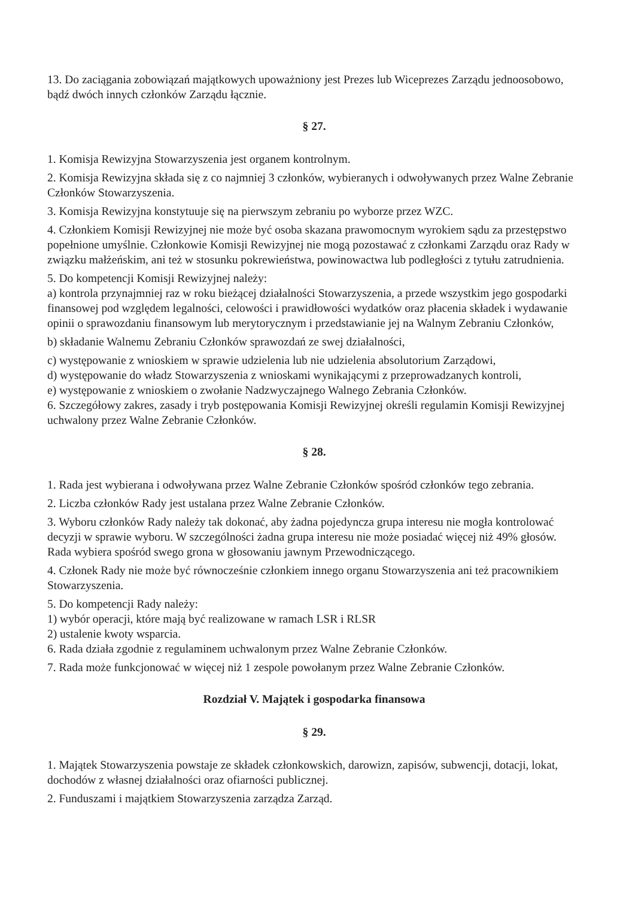13. Do zaciągania zobowiązań majątkowych upoważniony jest Prezes lub Wiceprezes Zarządu jednoosobowo, bądź dwóch innych członków Zarządu łącznie.
§ 27.
1. Komisja Rewizyjna Stowarzyszenia jest organem kontrolnym.
2. Komisja Rewizyjna składa się z co najmniej 3 członków, wybieranych i odwoływanych przez Walne Zebranie Członków Stowarzyszenia.
3. Komisja Rewizyjna konstytuuje się na pierwszym zebraniu po wyborze przez WZC.
4. Członkiem Komisji Rewizyjnej nie może być osoba skazana prawomocnym wyrokiem sądu za przestępstwo popełnione umyślnie. Członkowie Komisji Rewizyjnej nie mogą pozostawać z członkami Zarządu oraz Rady w związku małżeńskim, ani też w stosunku pokrewieństwa, powinowactwa lub podległości z tytułu zatrudnienia.
5. Do kompetencji Komisji Rewizyjnej należy:
a) kontrola przynajmniej raz w roku bieżącej działalności Stowarzyszenia, a przede wszystkim jego gospodarki finansowej pod względem legalności, celowości i prawidłowości wydatków oraz płacenia składek i wydawanie opinii o sprawozdaniu finansowym lub merytorycznym i przedstawianie jej na Walnym Zebraniu Członków,
b) składanie Walnemu Zebraniu Członków sprawozdań ze swej działalności,
c) występowanie z wnioskiem w sprawie udzielenia lub nie udzielenia absolutorium Zarządowi,
d) występowanie do władz Stowarzyszenia z wnioskami wynikającymi z przeprowadzanych kontroli,
e) występowanie z wnioskiem o zwołanie Nadzwyczajnego Walnego Zebrania Członków.
6. Szczegółowy zakres, zasady i tryb postępowania Komisji Rewizyjnej określi regulamin Komisji Rewizyjnej uchwalony przez Walne Zebranie Członków.
§ 28.
1. Rada jest wybierana i odwoływana przez Walne Zebranie Członków spośród członków tego zebrania.
2. Liczba członków Rady jest ustalana przez Walne Zebranie Członków.
3. Wyboru członków Rady należy tak dokonać, aby żadna pojedyncza grupa interesu nie mogła kontrolować decyzji w sprawie wyboru. W szczególności żadna grupa interesu nie może posiadać więcej niż 49% głosów. Rada wybiera spośród swego grona w głosowaniu jawnym Przewodniczącego.
4. Członek Rady nie może być równocześnie członkiem innego organu Stowarzyszenia ani też pracownikiem Stowarzyszenia.
5. Do kompetencji Rady należy:
1) wybór operacji, które mają być realizowane w ramach LSR i RLSR
2) ustalenie kwoty wsparcia.
6. Rada działa zgodnie z regulaminem uchwalonym przez Walne Zebranie Członków.
7. Rada może funkcjonować w więcej niż 1 zespole powołanym przez Walne Zebranie Członków.
Rozdział V. Majątek i gospodarka finansowa
§ 29.
1. Majątek Stowarzyszenia powstaje ze składek członkowskich, darowizn, zapisów, subwencji, dotacji, lokat, dochodów z własnej działalności oraz ofiarności publicznej.
2. Funduszami i majątkiem Stowarzyszenia zarządza Zarząd.